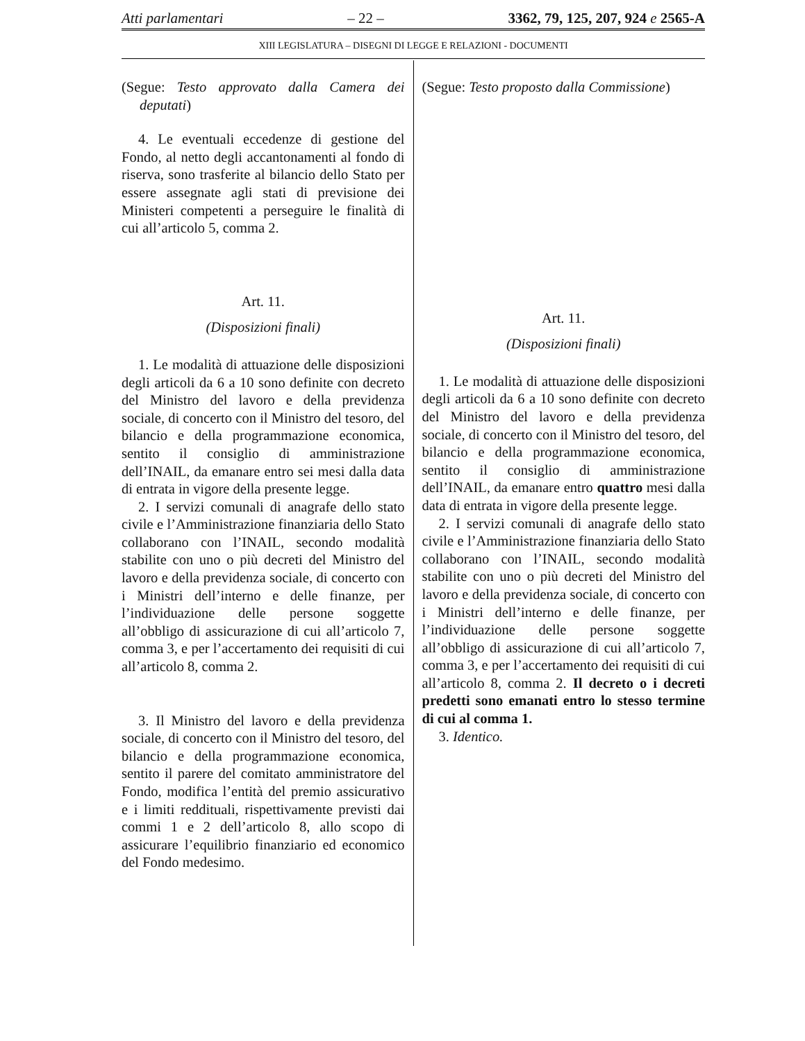Atti parlamentari – 22 – 3362, 79, 125, 207, 924 e 2565-A
XIII LEGISLATURA – DISEGNI DI LEGGE E RELAZIONI - DOCUMENTI
(Segue: Testo approvato dalla Camera dei deputati)
4. Le eventuali eccedenze di gestione del Fondo, al netto degli accantonamenti al fondo di riserva, sono trasferite al bilancio dello Stato per essere assegnate agli stati di previsione dei Ministeri competenti a perseguire le finalità di cui all’articolo 5, comma 2.
Art. 11.
(Disposizioni finali)
1. Le modalità di attuazione delle disposizioni degli articoli da 6 a 10 sono definite con decreto del Ministro del lavoro e della previdenza sociale, di concerto con il Ministro del tesoro, del bilancio e della programmazione economica, sentito il consiglio di amministrazione dell’INAIL, da emanare entro sei mesi dalla data di entrata in vigore della presente legge.
2. I servizi comunali di anagrafe dello stato civile e l’Amministrazione finanziaria dello Stato collaborano con l’INAIL, secondo modalità stabilite con uno o più decreti del Ministro del lavoro e della previdenza sociale, di concerto con i Ministri dell’interno e delle finanze, per l’individuazione delle persone soggette all’obbligo di assicurazione di cui all’articolo 7, comma 3, e per l’accertamento dei requisiti di cui all’articolo 8, comma 2.
3. Il Ministro del lavoro e della previdenza sociale, di concerto con il Ministro del tesoro, del bilancio e della programmazione economica, sentito il parere del comitato amministratore del Fondo, modifica l’entità del premio assicurativo e i limiti reddituali, rispettivamente previsti dai commi 1 e 2 dell’articolo 8, allo scopo di assicurare l’equilibrio finanziario ed economico del Fondo medesimo.
(Segue: Testo proposto dalla Commissione)
Art. 11.
(Disposizioni finali)
1. Le modalità di attuazione delle disposizioni degli articoli da 6 a 10 sono definite con decreto del Ministro del lavoro e della previdenza sociale, di concerto con il Ministro del tesoro, del bilancio e della programmazione economica, sentito il consiglio di amministrazione dell’INAIL, da emanare entro quattro mesi dalla data di entrata in vigore della presente legge.
2. I servizi comunali di anagrafe dello stato civile e l’Amministrazione finanziaria dello Stato collaborano con l’INAIL, secondo modalità stabilite con uno o più decreti del Ministro del lavoro e della previdenza sociale, di concerto con i Ministri dell’interno e delle finanze, per l’individuazione delle persone soggette all’obbligo di assicurazione di cui all’articolo 7, comma 3, e per l’accertamento dei requisiti di cui all’articolo 8, comma 2. Il decreto o i decreti predetti sono emanati entro lo stesso termine di cui al comma 1.
3. Identico.